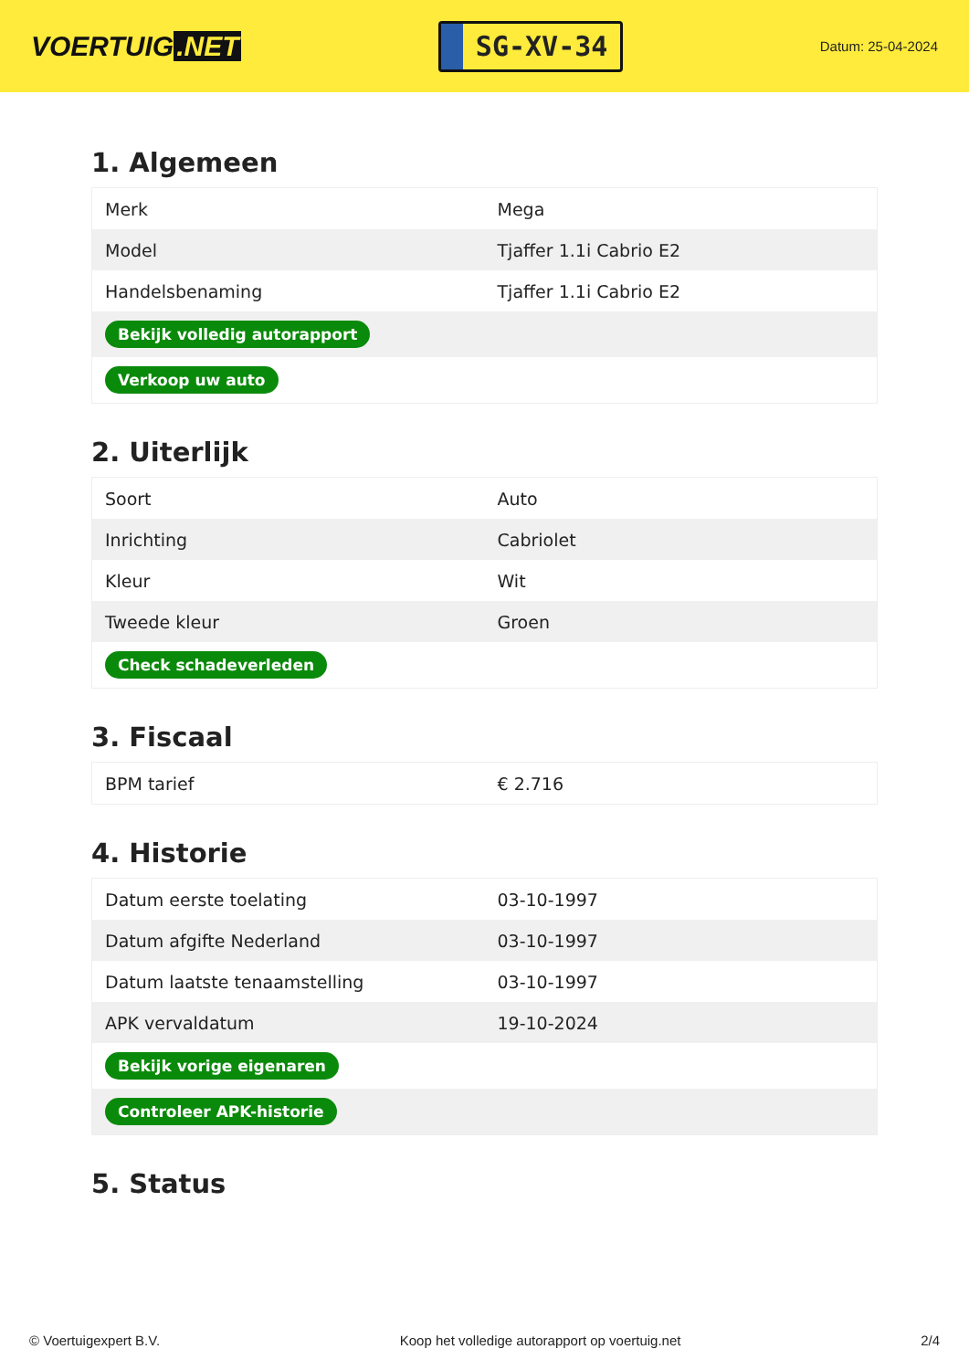VOERTUIG.NET
SG-XV-34
Datum: 25-04-2024
1. Algemeen
| Merk | Mega |
| Model | Tjaffer 1.1i Cabrio E2 |
| Handelsbenaming | Tjaffer 1.1i Cabrio E2 |
| Bekijk volledig autorapport | |
| Verkoop uw auto | |
2. Uiterlijk
| Soort | Auto |
| Inrichting | Cabriolet |
| Kleur | Wit |
| Tweede kleur | Groen |
| Check schadeverleden | |
3. Fiscaal
| BPM tarief | € 2.716 |
4. Historie
| Datum eerste toelating | 03-10-1997 |
| Datum afgifte Nederland | 03-10-1997 |
| Datum laatste tenaamstelling | 03-10-1997 |
| APK vervaldatum | 19-10-2024 |
| Bekijk vorige eigenaren | |
| Controleer APK-historie | |
5. Status
© Voertuigexpert B.V. Koop het volledige autorapport op voertuig.net 2/4